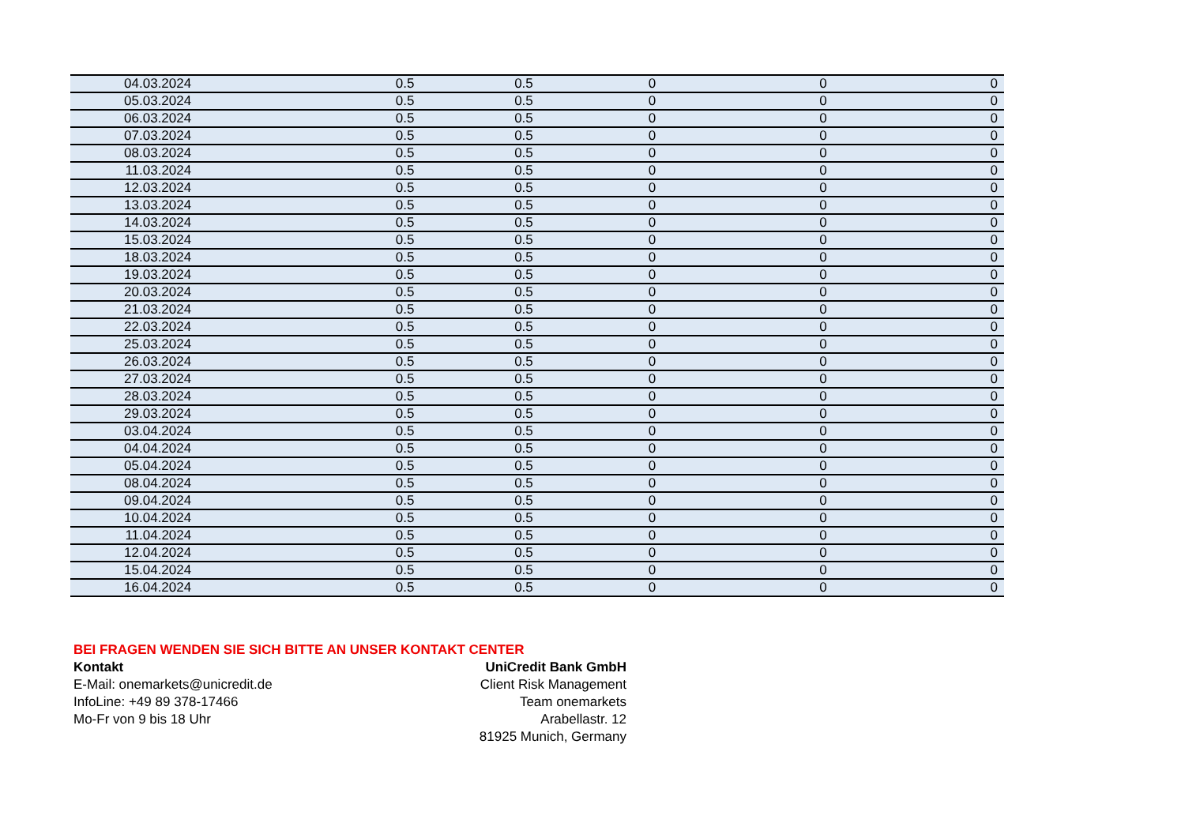| 04.03.2024 | 0.5 | 0.5 | 0 | 0 | 0 |
| 05.03.2024 | 0.5 | 0.5 | 0 | 0 | 0 |
| 06.03.2024 | 0.5 | 0.5 | 0 | 0 | 0 |
| 07.03.2024 | 0.5 | 0.5 | 0 | 0 | 0 |
| 08.03.2024 | 0.5 | 0.5 | 0 | 0 | 0 |
| 11.03.2024 | 0.5 | 0.5 | 0 | 0 | 0 |
| 12.03.2024 | 0.5 | 0.5 | 0 | 0 | 0 |
| 13.03.2024 | 0.5 | 0.5 | 0 | 0 | 0 |
| 14.03.2024 | 0.5 | 0.5 | 0 | 0 | 0 |
| 15.03.2024 | 0.5 | 0.5 | 0 | 0 | 0 |
| 18.03.2024 | 0.5 | 0.5 | 0 | 0 | 0 |
| 19.03.2024 | 0.5 | 0.5 | 0 | 0 | 0 |
| 20.03.2024 | 0.5 | 0.5 | 0 | 0 | 0 |
| 21.03.2024 | 0.5 | 0.5 | 0 | 0 | 0 |
| 22.03.2024 | 0.5 | 0.5 | 0 | 0 | 0 |
| 25.03.2024 | 0.5 | 0.5 | 0 | 0 | 0 |
| 26.03.2024 | 0.5 | 0.5 | 0 | 0 | 0 |
| 27.03.2024 | 0.5 | 0.5 | 0 | 0 | 0 |
| 28.03.2024 | 0.5 | 0.5 | 0 | 0 | 0 |
| 29.03.2024 | 0.5 | 0.5 | 0 | 0 | 0 |
| 03.04.2024 | 0.5 | 0.5 | 0 | 0 | 0 |
| 04.04.2024 | 0.5 | 0.5 | 0 | 0 | 0 |
| 05.04.2024 | 0.5 | 0.5 | 0 | 0 | 0 |
| 08.04.2024 | 0.5 | 0.5 | 0 | 0 | 0 |
| 09.04.2024 | 0.5 | 0.5 | 0 | 0 | 0 |
| 10.04.2024 | 0.5 | 0.5 | 0 | 0 | 0 |
| 11.04.2024 | 0.5 | 0.5 | 0 | 0 | 0 |
| 12.04.2024 | 0.5 | 0.5 | 0 | 0 | 0 |
| 15.04.2024 | 0.5 | 0.5 | 0 | 0 | 0 |
| 16.04.2024 | 0.5 | 0.5 | 0 | 0 | 0 |
BEI FRAGEN WENDEN SIE SICH BITTE AN UNSER KONTAKT CENTER
Kontakt
E-Mail: onemarkets@unicredit.de
InfoLine: +49 89 378-17466
Mo-Fr von 9 bis 18 Uhr
UniCredit Bank GmbH
Client Risk Management
Team onemarkets
Arabellastr. 12
81925 Munich, Germany